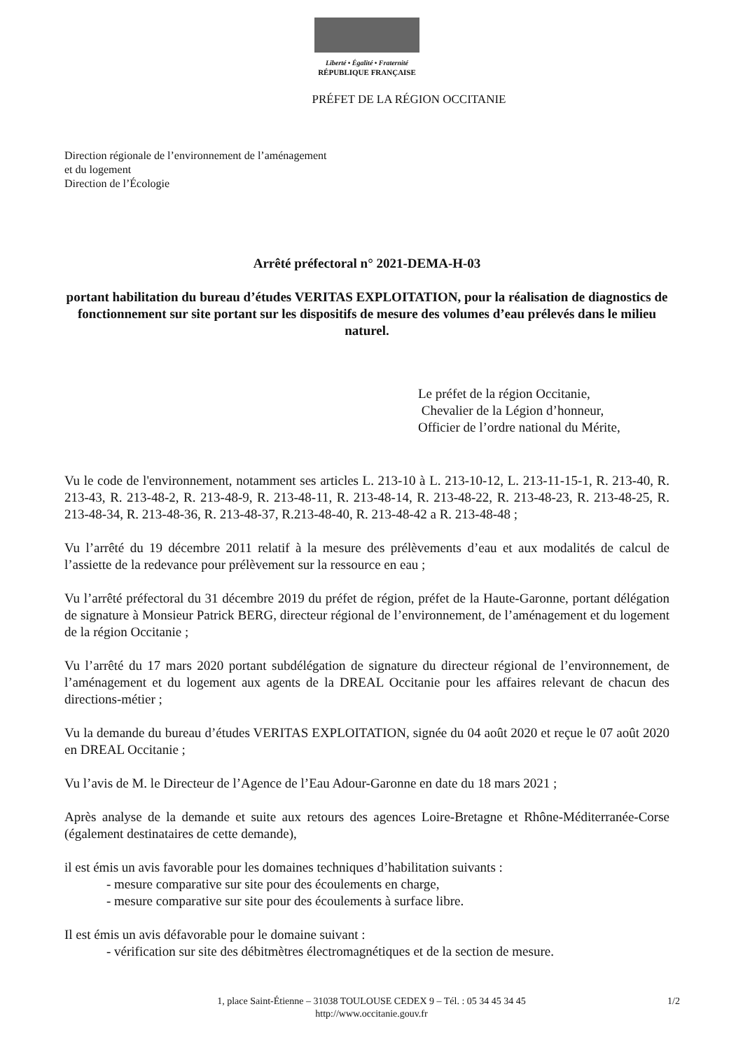Liberté • Égalité • Fraternité
RÉPUBLIQUE FRANÇAISE
PRÉFET DE LA RÉGION OCCITANIE
Direction régionale de l’environnement de l’aménagement
et du logement
Direction de l’Écologie
Arrêté préfectoral n° 2021-DEMA-H-03
portant habilitation du bureau d’études VERITAS EXPLOITATION, pour la réalisation de diagnostics de fonctionnement sur site portant sur les dispositifs de mesure des volumes d’eau prélevés dans le milieu naturel.
Le préfet de la région Occitanie,
Chevalier de la Légion d’honneur,
Officier de l’ordre national du Mérite,
Vu le code de l'environnement, notamment ses articles L. 213-10 à L. 213-10-12, L. 213-11-15-1, R. 213-40, R. 213-43, R. 213-48-2, R. 213-48-9, R. 213-48-11, R. 213-48-14, R. 213-48-22, R. 213-48-23, R. 213-48-25, R. 213-48-34, R. 213-48-36, R. 213-48-37, R.213-48-40, R. 213-48-42 a R. 213-48-48 ;
Vu l’arrêté du 19 décembre 2011 relatif à la mesure des prélèvements d’eau et aux modalités de calcul de l’assiette de la redevance pour prélèvement sur la ressource en eau ;
Vu l’arrêté préfectoral du 31 décembre 2019 du préfet de région, préfet de la Haute-Garonne, portant délégation de signature à Monsieur Patrick BERG, directeur régional de l’environnement, de l’aménagement et du logement de la région Occitanie ;
Vu l’arrêté du 17 mars 2020 portant subdélégation de signature du directeur régional de l’environnement, de l’aménagement et du logement aux agents de la DREAL Occitanie pour les affaires relevant de chacun des directions-métier ;
Vu la demande du bureau d’études VERITAS EXPLOITATION, signée du 04 août 2020 et reçue le 07 août 2020 en DREAL Occitanie ;
Vu l’avis de M. le Directeur de l’Agence de l’Eau Adour-Garonne en date du 18 mars 2021 ;
Après analyse de la demande et suite aux retours des agences Loire-Bretagne et Rhône-Méditerranée-Corse (également destinataires de cette demande),
il est émis un avis favorable pour les domaines techniques d’habilitation suivants :
- mesure comparative sur site pour des écoulements en charge,
- mesure comparative sur site pour des écoulements à surface libre.
Il est émis un avis défavorable pour le domaine suivant :
- vérification sur site des débitmètres électromagnétiques et de la section de mesure.
1, place Saint-Étienne – 31038 TOULOUSE CEDEX 9 – Tél. : 05 34 45 34 45 1/2
http://www.occitanie.gouv.fr